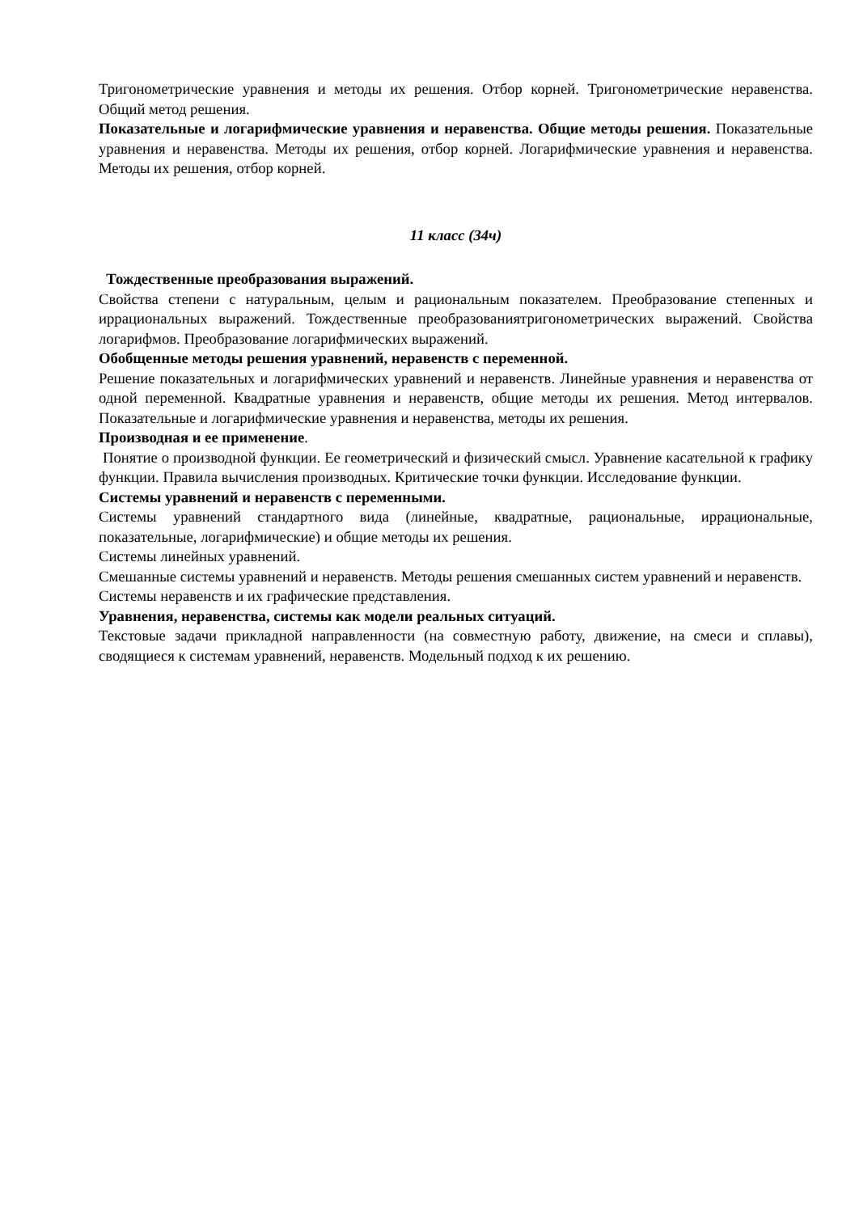Тригонометрические уравнения и методы их решения. Отбор корней. Тригонометрические неравенства. Общий метод решения.
Показательные и логарифмические уравнения и неравенства. Общие методы решения. Показательные уравнения и неравенства. Методы их решения, отбор корней. Логарифмические уравнения и неравенства. Методы их решения, отбор корней.
11 класс (34ч)
Тождественные преобразования выражений.
Свойства степени с натуральным, целым и рациональным показателем. Преобразование степенных и иррациональных выражений. Тождественные преобразованиятригонометрических выражений. Свойства логарифмов. Преобразование логарифмических выражений.
Обобщенные методы решения уравнений, неравенств с переменной.
Решение показательных и логарифмических уравнений и неравенств. Линейные уравнения и неравенства от одной переменной. Квадратные уравнения и неравенств, общие методы их решения. Метод интервалов. Показательные и логарифмические уравнения и неравенства, методы их решения.
Производная и ее применение.
Понятие о производной функции. Ее геометрический и физический смысл. Уравнение касательной к графику функции. Правила вычисления производных. Критические точки функции. Исследование функции.
Системы уравнений и неравенств с переменными.
Системы уравнений стандартного вида (линейные, квадратные, рациональные, иррациональные, показательные, логарифмические) и общие методы их решения.
Системы линейных уравнений.
Смешанные системы уравнений и неравенств. Методы решения смешанных систем уравнений и неравенств.
Системы неравенств и их графические представления.
Уравнения, неравенства, системы как модели реальных ситуаций.
Текстовые задачи прикладной направленности (на совместную работу, движение, на смеси и сплавы), сводящиеся к системам уравнений, неравенств. Модельный подход к их решению.